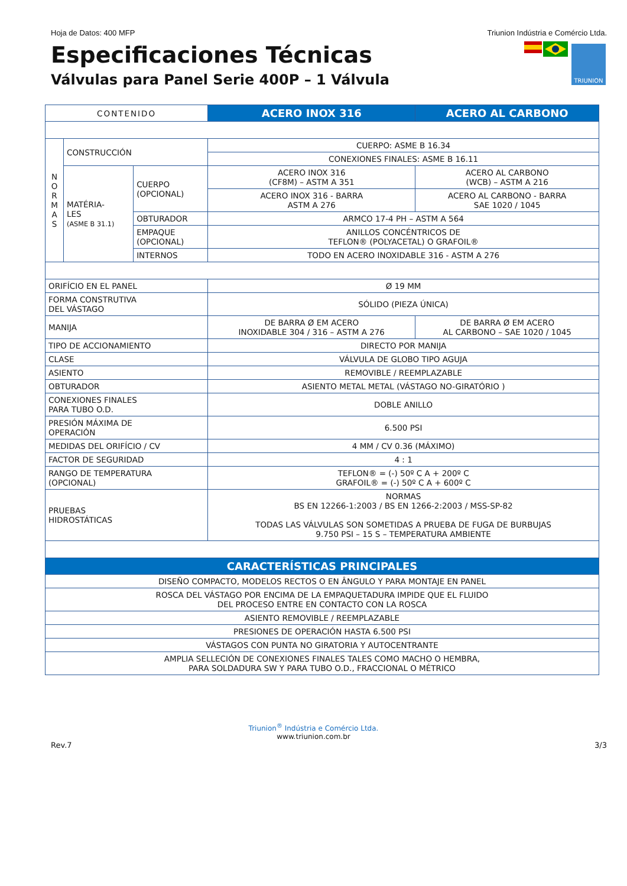Hoja de Datos: 400 MFP Triunion Indústria e Comércio Ltda.
Especificaciones Técnicas
Válvulas para Panel Serie 400P – 1 Válvula
TRIUNION
| CONTENIDO | | | ACERO INOX 316 | ACERO AL CARBONO |
| N O R M A S | CONSTRUCCIÓN | | CUERPO: ASME B 16.34 | |
| | | | CONEXIONES FINALES: ASME B 16.11 | |
| | MATÉRIA- LES (ASME B 31.1) | CUERPO (OPCIONAL) | ACERO INOX 316 (CF8M) – ASTM A 351 | ACERO AL CARBONO (WCB) – ASTM A 216 |
| | | | ACERO INOX 316 - BARRA ASTM A 276 | ACERO AL CARBONO - BARRA SAE 1020 / 1045 |
| | | OBTURADOR | ARMCO 17-4 PH – ASTM A 564 | |
| | | EMPAQUE (OPCIONAL) | ANILLOS CONCÉNTRICOS DE TEFLON® (POLYACETAL) O GRAFOIL® | |
| | | INTERNOS | TODO EN ACERO INOXIDABLE 316 - ASTM A 276 | |
| ORIFÍCIO EN EL PANEL | | | Ø 19 MM | |
| FORMA CONSTRUTIVA DEL VÁSTAGO | | | SÓLIDO (PIEZA ÚNICA) | |
| MANIJA | | | DE BARRA Ø EM ACERO INOXIDABLE 304 / 316 – ASTM A 276 | DE BARRA Ø EM ACERO AL CARBONO – SAE 1020 / 1045 |
| TIPO DE ACCIONAMIENTO | | | DIRECTO POR MANIJA | |
| CLASE | | | VÁLVULA DE GLOBO TIPO AGUJA | |
| ASIENTO | | | REMOVIBLE / REEMPLAZABLE | |
| OBTURADOR | | | ASIENTO METAL METAL (VÁSTAGO NO-GIRATÓRIO ) | |
| CONEXIONES FINALES PARA TUBO O.D. | | | DOBLE ANILLO | |
| PRESIÓN MÁXIMA DE OPERACIÓN | | | 6.500 PSI | |
| MEDIDAS DEL ORIFÍCIO / CV | | | 4 MM / CV 0.36 (MÁXIMO) | |
| FACTOR DE SEGURIDAD | | | 4 : 1 | |
| RANGO DE TEMPERATURA (OPCIONAL) | | | TEFLON® = (-) 50º C A + 200º C GRAFOIL® = (-) 50º C A + 600º C | |
| PRUEBAS HIDROSTÁTICAS | | | NORMAS BS EN 12266-1:2003 / BS EN 1266-2:2003 / MSS-SP-82 TODAS LAS VÁLVULAS SON SOMETIDAS A PRUEBA DE FUGA DE BURBUJAS 9.750 PSI – 15 S – TEMPERATURA AMBIENTE | |
| CARACTERÍSTICAS PRINCIPALES | | | | |
| DISEÑO COMPACTO, MODELOS RECTOS O EN ÂNGULO Y PARA MONTAJE EN PANEL | | | | |
| ROSCA DEL VÁSTAGO POR ENCIMA DE LA EMPAQUETADURA IMPIDE QUE EL FLUIDO DEL PROCESO ENTRE EN CONTACTO CON LA ROSCA | | | | |
| ASIENTO REMOVIBLE / REEMPLAZABLE | | | | |
| PRESIONES DE OPERACIÓN HASTA 6.500 PSI | | | | |
| VÁSTAGOS CON PUNTA NO GIRATORIA Y AUTOCENTRANTE | | | | |
| AMPLIA SELLECIÓN DE CONEXIONES FINALES TALES COMO MACHO O HEMBRA, PARA SOLDADURA SW Y PARA TUBO O.D., FRACCIONAL O MÉTRICO | | | | |
Triunion<sup>®</sup> Indústria e Comércio Ltda.
www.triunion.com.br
Rev.7 3/3